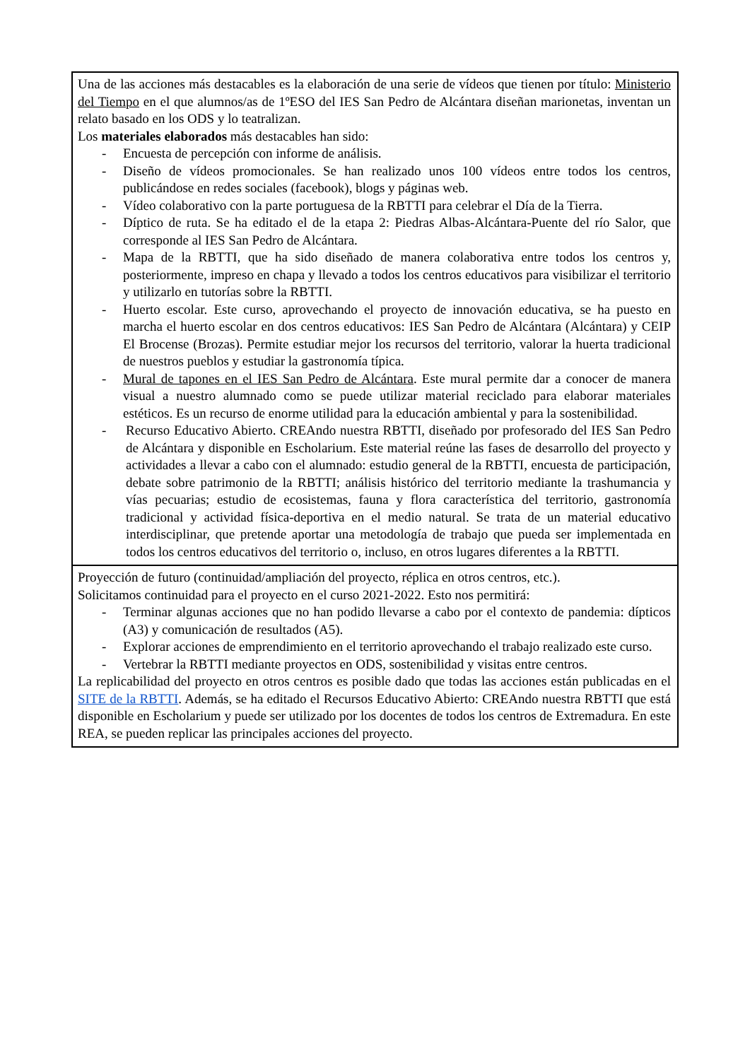| Una de las acciones más destacables es la elaboración de una serie de vídeos que tienen por título: Ministerio del Tiempo en el que alumnos/as de 1ºESO del IES San Pedro de Alcántara diseñan marionetas, inventan un relato basado en los ODS y lo teatralizan. Los materiales elaborados más destacables han sido: - Encuesta de percepción con informe de análisis. - Diseño de vídeos promocionales. Se han realizado unos 100 vídeos entre todos los centros, publicándose en redes sociales (facebook), blogs y páginas web. - Vídeo colaborativo con la parte portuguesa de la RBTTI para celebrar el Día de la Tierra. - Díptico de ruta. Se ha editado el de la etapa 2: Piedras Albas-Alcántara-Puente del río Salor, que corresponde al IES San Pedro de Alcántara. - Mapa de la RBTTI, que ha sido diseñado de manera colaborativa entre todos los centros y, posteriormente, impreso en chapa y llevado a todos los centros educativos para visibilizar el territorio y utilizarlo en tutorías sobre la RBTTI. - Huerto escolar. Este curso, aprovechando el proyecto de innovación educativa, se ha puesto en marcha el huerto escolar en dos centros educativos: IES San Pedro de Alcántara (Alcántara) y CEIP El Brocense (Brozas). Permite estudiar mejor los recursos del territorio, valorar la huerta tradicional de nuestros pueblos y estudiar la gastronomía típica. - Mural de tapones en el IES San Pedro de Alcántara . Este mural permite dar a conocer de manera visual a nuestro alumnado como se puede utilizar material reciclado para elaborar materiales estéticos. Es un recurso de enorme utilidad para la educación ambiental y para la sostenibilidad. - Recurso Educativo Abierto. CREAndo nuestra RBTTI, diseñado por profesorado del IES San Pedro de Alcántara y disponible en Escholarium. Este material reúne las fases de desarrollo del proyecto y actividades a llevar a cabo con el alumnado: estudio general de la RBTTI, encuesta de participación, debate sobre patrimonio de la RBTTI; análisis histórico del territorio mediante la trashumancia y vías pecuarias; estudio de ecosistemas, fauna y flora característica del territorio, gastronomía tradicional y actividad física-deportiva en el medio natural. Se trata de un material educativo interdisciplinar, que pretende aportar una metodología de trabajo que pueda ser implementada en todos los centros educativos del territorio o, incluso, en otros lugares diferentes a la RBTTI. |
| Proyección de futuro (continuidad/ampliación del proyecto, réplica en otros centros, etc.). Solicitamos continuidad para el proyecto en el curso 2021-2022. Esto nos permitirá: - Terminar algunas acciones que no han podido llevarse a cabo por el contexto de pandemia: dípticos (A3) y comunicación de resultados (A5). - Explorar acciones de emprendimiento en el territorio aprovechando el trabajo realizado este curso. - Vertebrar la RBTTI mediante proyectos en ODS, sostenibilidad y visitas entre centros. La replicabilidad del proyecto en otros centros es posible dado que todas las acciones están publicadas en el SITE de la RBTTI . Además, se ha editado el Recursos Educativo Abierto: CREAndo nuestra RBTTI que está disponible en Escholarium y puede ser utilizado por los docentes de todos los centros de Extremadura. En este REA, se pueden replicar las principales acciones del proyecto. |